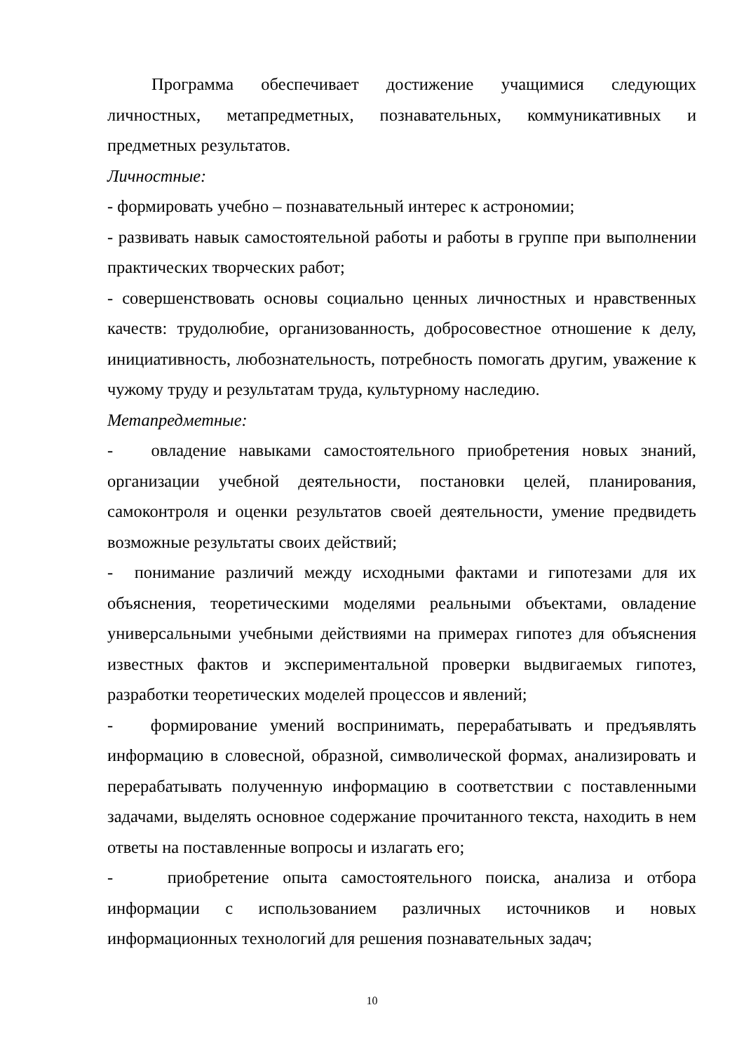Программа обеспечивает достижение учащимися следующих личностных, метапредметных, познавательных, коммуникативных и предметных результатов.
Личностные:
- формировать учебно – познавательный интерес к астрономии;
- развивать навык самостоятельной работы и работы в группе при выполнении практических творческих работ;
- совершенствовать основы социально ценных личностных и нравственных качеств: трудолюбие, организованность, добросовестное отношение к делу, инициативность, любознательность, потребность помогать другим, уважение к чужому труду и результатам труда, культурному наследию.
Метапредметные:
- овладение навыками самостоятельного приобретения новых знаний, организации учебной деятельности, постановки целей, планирования, самоконтроля и оценки результатов своей деятельности, умение предвидеть возможные результаты своих действий;
- понимание различий между исходными фактами и гипотезами для их объяснения, теоретическими моделями реальными объектами, овладение универсальными учебными действиями на примерах гипотез для объяснения известных фактов и экспериментальной проверки выдвигаемых гипотез, разработки теоретических моделей процессов и явлений;
- формирование умений воспринимать, перерабатывать и предъявлять информацию в словесной, образной, символической формах, анализировать и перерабатывать полученную информацию в соответствии с поставленными задачами, выделять основное содержание прочитанного текста, находить в нем ответы на поставленные вопросы и излагать его;
- приобретение опыта самостоятельного поиска, анализа и отбора информации с использованием различных источников и новых информационных технологий для решения познавательных задач;
10